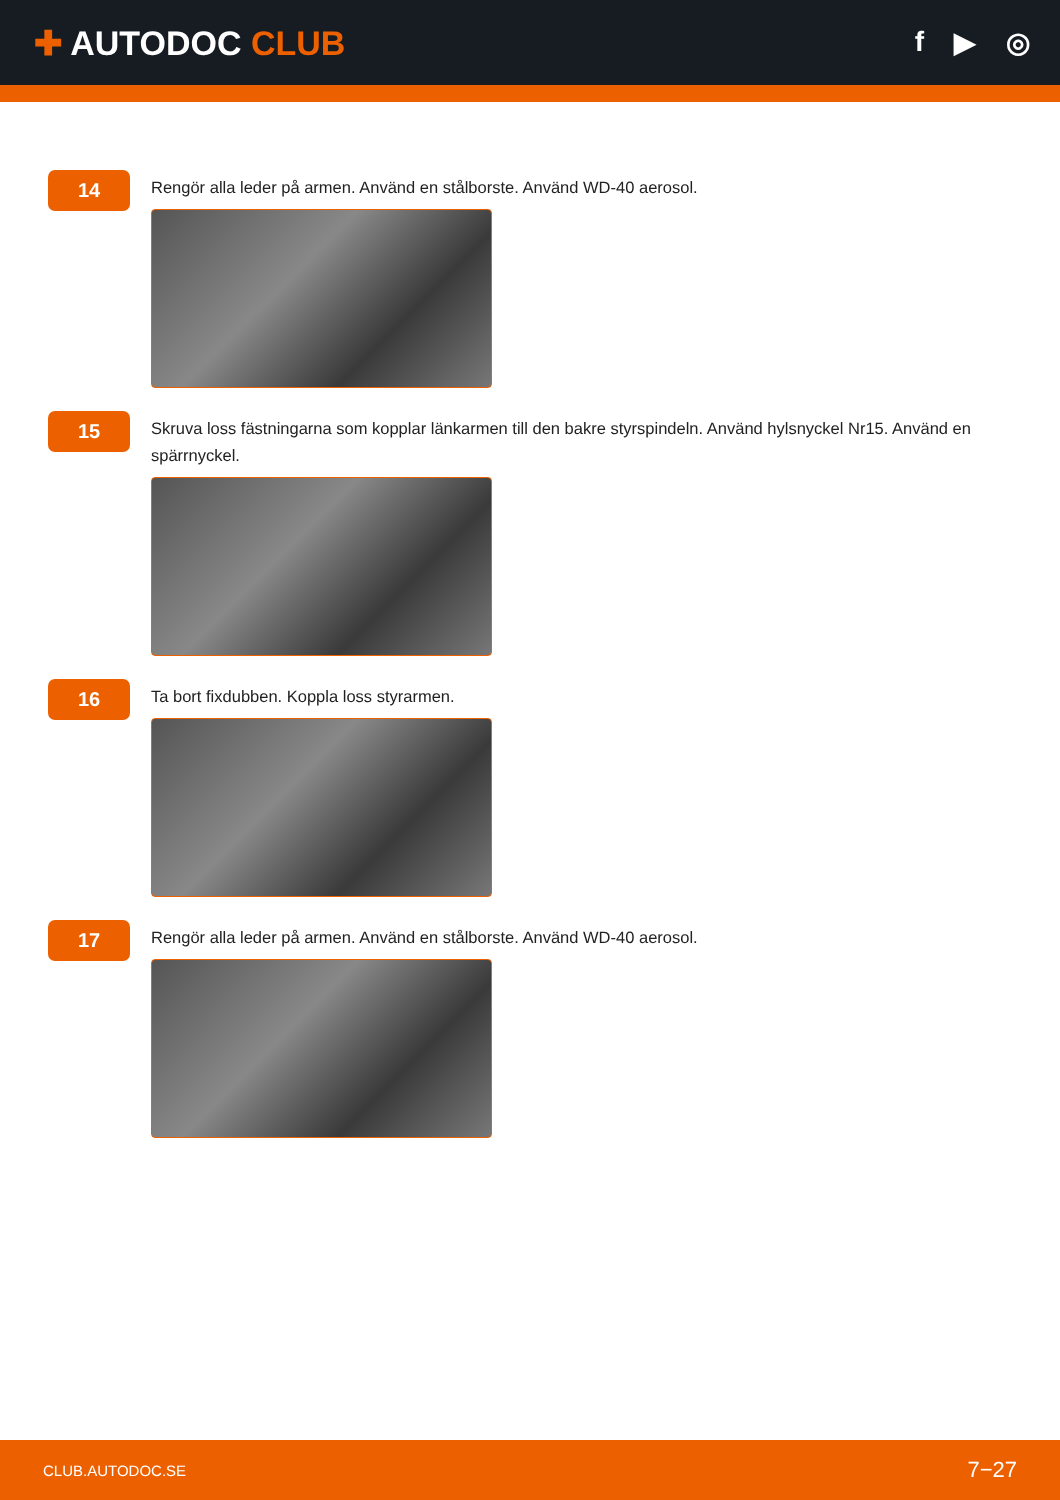✚ AUTODOC CLUB
f ▶ ◎
14
Rengör alla leder på armen. Använd en stålborste. Använd WD-40 aerosol.
15
Skruva loss fästningarna som kopplar länkarmen till den bakre styrspindeln. Använd hylsnyckel Nr15. Använd en spärrnyckel.
16
Ta bort fixdubben. Koppla loss styrarmen.
17
Rengör alla leder på armen. Använd en stålborste. Använd WD-40 aerosol.
CLUB.AUTODOC.SE 7−27